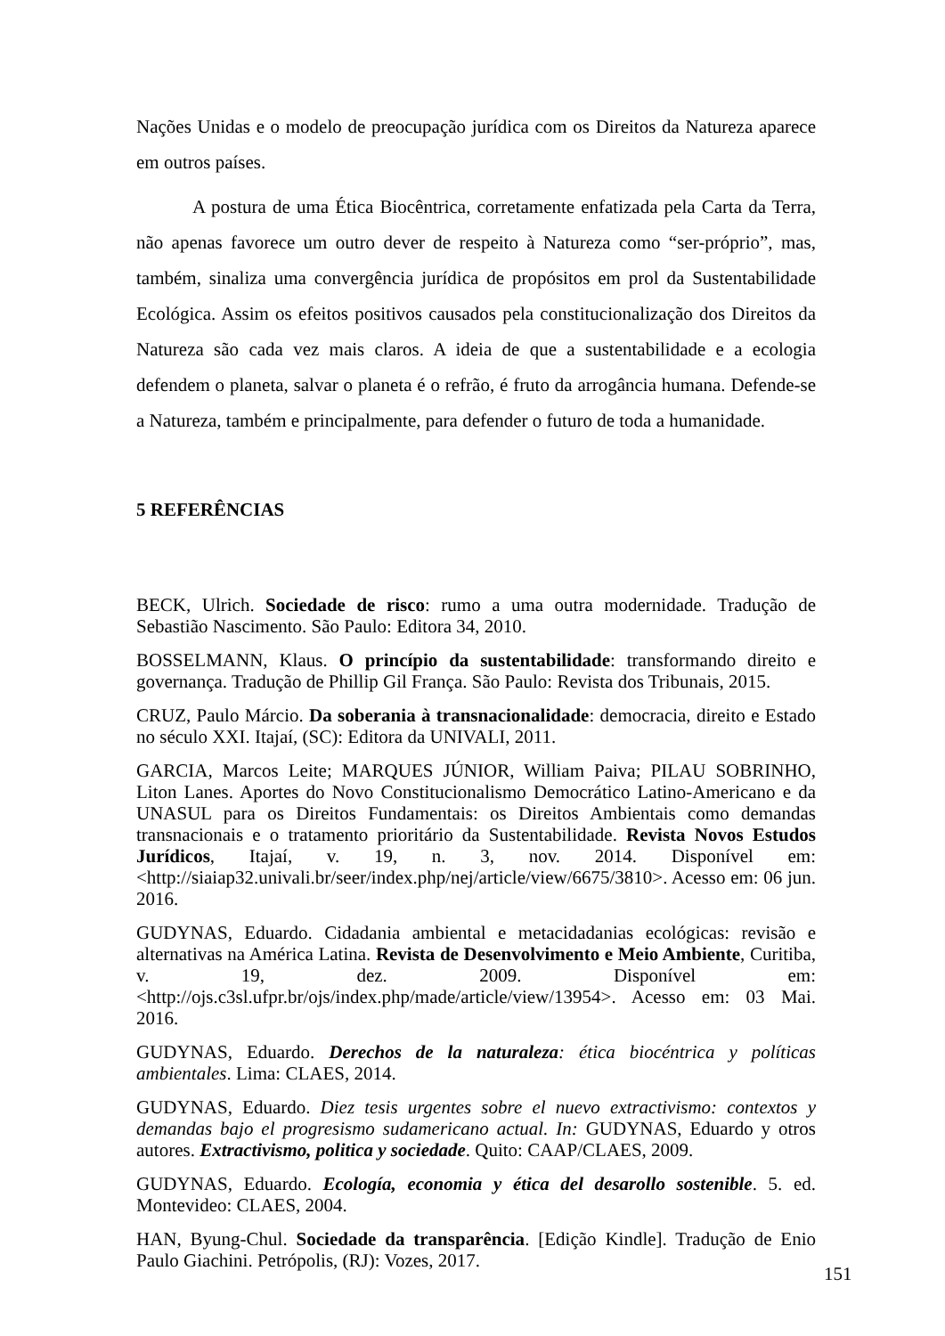Nações Unidas e o modelo de preocupação jurídica com os Direitos da Natureza aparece em outros países.
A postura de uma Ética Biocêntrica, corretamente enfatizada pela Carta da Terra, não apenas favorece um outro dever de respeito à Natureza como “ser-próprio”, mas, também, sinaliza uma convergência jurídica de propósitos em prol da Sustentabilidade Ecológica. Assim os efeitos positivos causados pela constitucionalização dos Direitos da Natureza são cada vez mais claros. A ideia de que a sustentabilidade e a ecologia defendem o planeta, salvar o planeta é o refrão, é fruto da arrogância humana. Defende-se a Natureza, também e principalmente, para defender o futuro de toda a humanidade.
5 REFERÊNCIAS
BECK, Ulrich. Sociedade de risco: rumo a uma outra modernidade. Tradução de Sebastião Nascimento. São Paulo: Editora 34, 2010.
BOSSELMANN, Klaus. O princípio da sustentabilidade: transformando direito e governança. Tradução de Phillip Gil França. São Paulo: Revista dos Tribunais, 2015.
CRUZ, Paulo Márcio. Da soberania à transnacionalidade: democracia, direito e Estado no século XXI. Itajaí, (SC): Editora da UNIVALI, 2011.
GARCIA, Marcos Leite; MARQUES JÚNIOR, William Paiva; PILAU SOBRINHO, Liton Lanes. Aportes do Novo Constitucionalismo Democrático Latino-Americano e da UNASUL para os Direitos Fundamentais: os Direitos Ambientais como demandas transnacionais e o tratamento prioritário da Sustentabilidade. Revista Novos Estudos Jurídicos, Itajaí, v. 19, n. 3, nov. 2014. Disponível em: <http://siaiap32.univali.br/seer/index.php/nej/article/view/6675/3810>. Acesso em: 06 jun. 2016.
GUDYNAS, Eduardo. Cidadania ambiental e metacidadanias ecológicas: revisão e alternativas na América Latina. Revista de Desenvolvimento e Meio Ambiente, Curitiba, v. 19, dez. 2009. Disponível em: <http://ojs.c3sl.ufpr.br/ojs/index.php/made/article/view/13954>. Acesso em: 03 Mai. 2016.
GUDYNAS, Eduardo. Derechos de la naturaleza: ética biocéntrica y políticas ambientales. Lima: CLAES, 2014.
GUDYNAS, Eduardo. Diez tesis urgentes sobre el nuevo extractivismo: contextos y demandas bajo el progresismo sudamericano actual. In: GUDYNAS, Eduardo y otros autores. Extractivismo, politica y sociedade. Quito: CAAP/CLAES, 2009.
GUDYNAS, Eduardo. Ecología, economia y ética del desarollo sostenible. 5. ed. Montevideo: CLAES, 2004.
HAN, Byung-Chul. Sociedade da transparência. [Edição Kindle]. Tradução de Enio Paulo Giachini. Petrópolis, (RJ): Vozes, 2017.
151